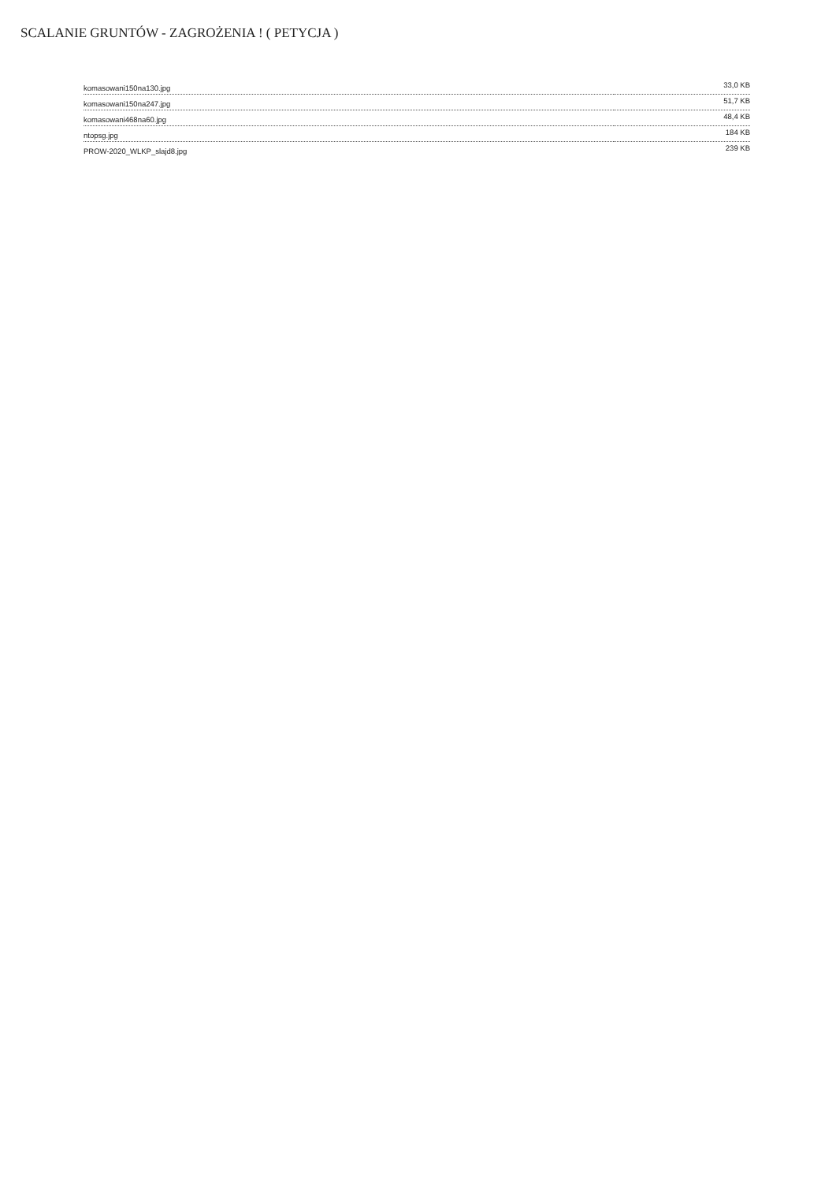SCALANIE GRUNTÓW - ZAGROŻENIA ! ( PETYCJA )
| komasowani150na130.jpg | 33,0 KB |
| komasowani150na247.jpg | 51,7 KB |
| komasowani468na60.jpg | 48,4 KB |
| ntopsg.jpg | 184 KB |
| PROW-2020_WLKP_slajd8.jpg | 239 KB |